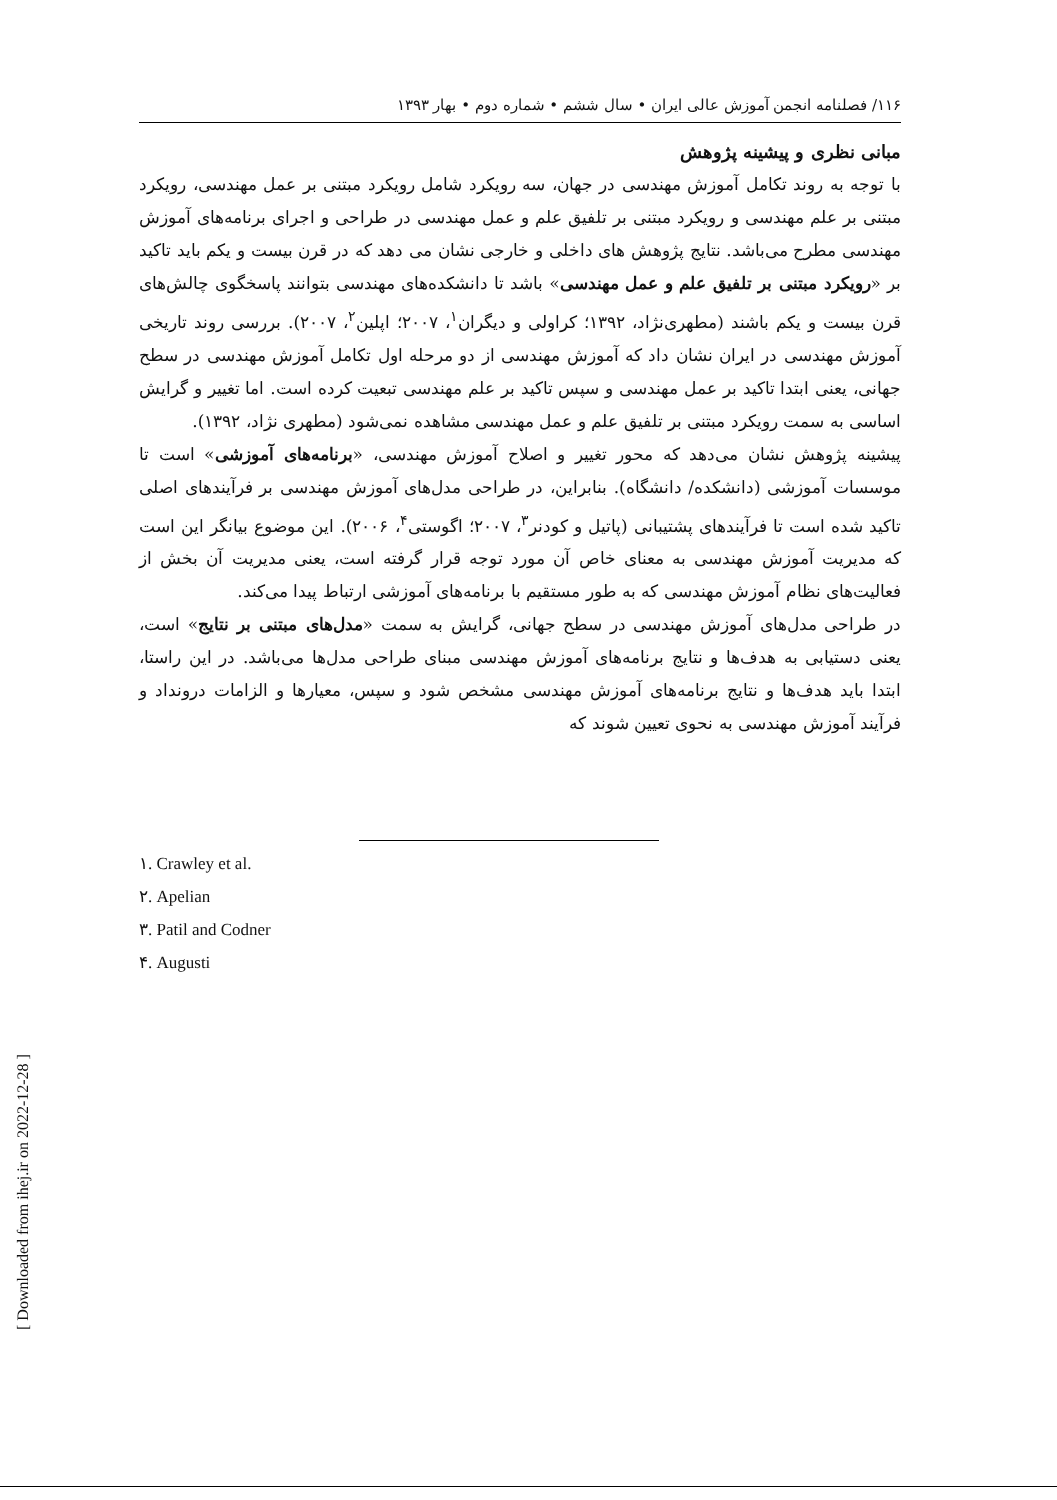۱۱۶/ فصلنامه انجمن آموزش عالی ایران • سال ششم • شماره دوم • بهار ۱۳۹۳
مبانی نظری و پیشینه پژوهش
با توجه به روند تکامل آموزش مهندسی در جهان، سه رویکرد شامل رویکرد مبتنی بر عمل مهندسی، رویکرد مبتنی بر علم مهندسی و رویکرد مبتنی بر تلفیق علم و عمل مهندسی در طراحی و اجرای برنامه‌های آموزش مهندسی مطرح می‌باشد. نتایج پژوهش های داخلی و خارجی نشان می دهد که در قرن بیست و یکم باید تاکید بر «رویکرد مبتنی بر تلفیق علم و عمل مهندسی» باشد تا دانشکده‌های مهندسی بتوانند پاسخگوی چالش‌های قرن بیست و یکم باشند (مطهری‌نژاد، ۱۳۹۲؛ کراولی و دیگران<sup>۱</sup>، ۲۰۰۷؛ اپلین<sup>۲</sup>، ۲۰۰۷). بررسی روند تاریخی آموزش مهندسی در ایران نشان داد که آموزش مهندسی از دو مرحله اول تکامل آموزش مهندسی در سطح جهانی، یعنی ابتدا تاکید بر عمل مهندسی و سپس تاکید بر علم مهندسی تبعیت کرده است. اما تغییر و گرایش اساسی به سمت رویکرد مبتنی بر تلفیق علم و عمل مهندسی مشاهده نمی‌شود (مطهری نژاد، ۱۳۹۲).
پیشینه پژوهش نشان می‌دهد که محور تغییر و اصلاح آموزش مهندسی، «برنامه‌های آموزشی» است تا موسسات آموزشی (دانشکده/ دانشگاه). بنابراین، در طراحی مدل‌های آموزش مهندسی بر فرآیندهای اصلی تاکید شده است تا فرآیندهای پشتیبانی (پاتیل و کودنر<sup>۳</sup>، ۲۰۰۷؛ اگوستی<sup>۴</sup>، ۲۰۰۶). این موضوع بیانگر این است که مدیریت آموزش مهندسی به معنای خاص آن مورد توجه قرار گرفته است، یعنی مدیریت آن بخش از فعالیت‌های نظام آموزش مهندسی که به طور مستقیم با برنامه‌های آموزشی ارتباط پیدا می‌کند.
در طراحی مدل‌های آموزش مهندسی در سطح جهانی، گرایش به سمت «مدل‌های مبتنی بر نتایج» است، یعنی دستیابی به هدف‌ها و نتایج برنامه‌های آموزش مهندسی مبنای طراحی مدل‌ها می‌باشد. در این راستا، ابتدا باید هدف‌ها و نتایج برنامه‌های آموزش مهندسی مشخص شود و سپس، معیارها و الزامات درونداد و فرآیند آموزش مهندسی به نحوی تعیین شوند که
۱. Crawley et al.
۲. Apelian
۳. Patil and Codner
۴. Augusti
[ Downloaded from ihej.ir on 2022-12-28 ]